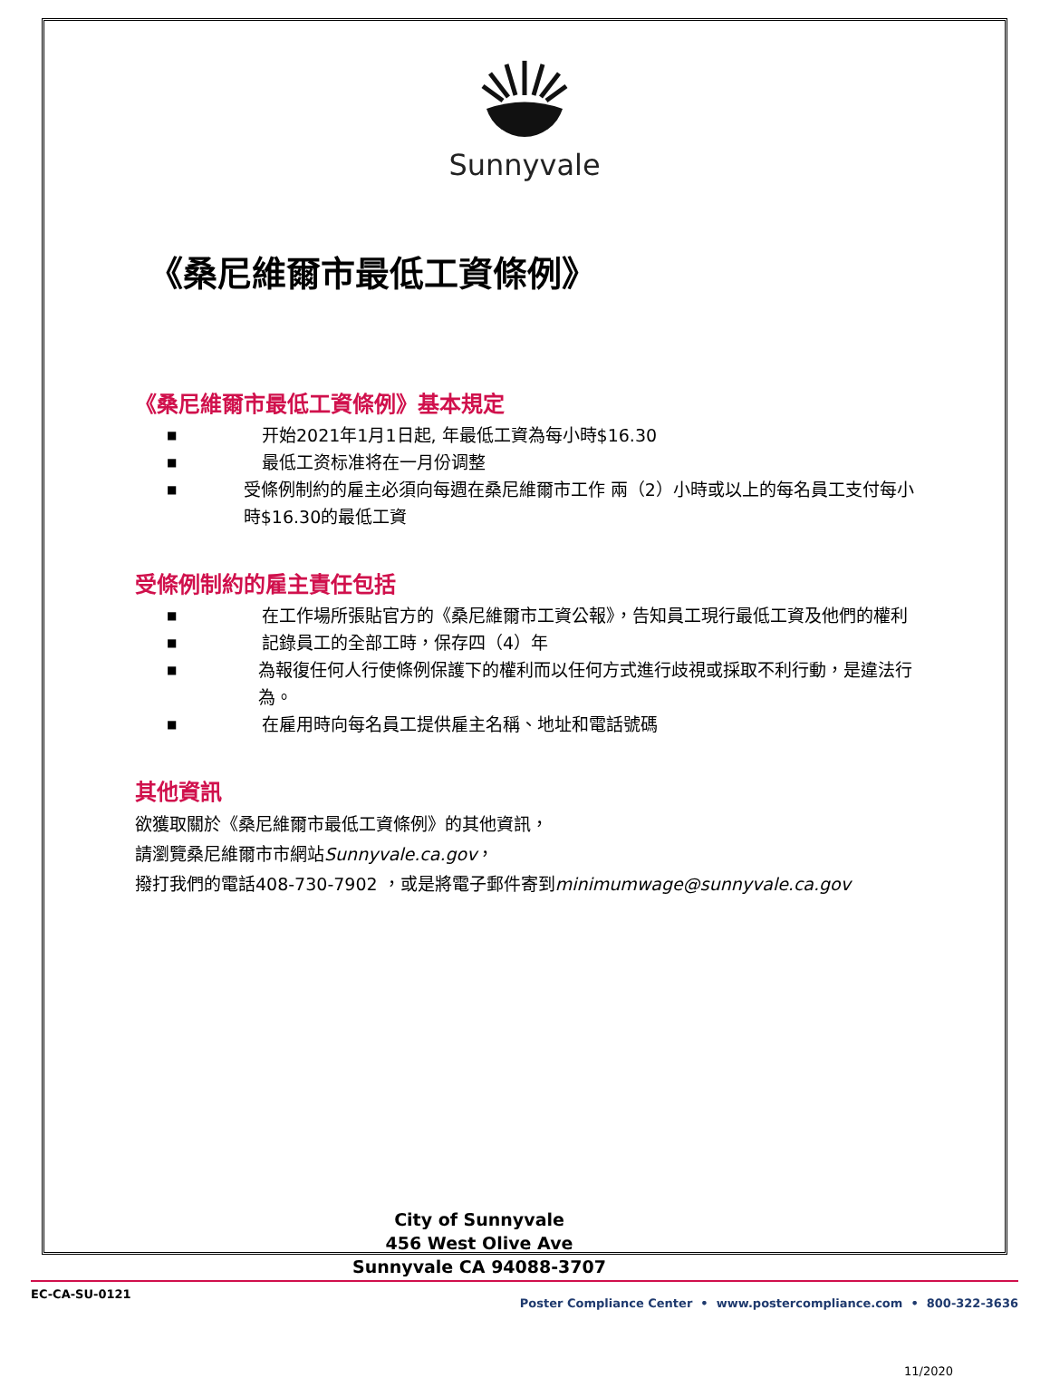Sunnyvale
《桑尼維爾市最低工資條例》
《桑尼維爾市最低工資條例》基本規定
■ 开始2021年1月1日起, 年最低工資為每小時$16.30
■ 最低工资标准将在一月份调整
■ 受條例制約的雇主必須向每週在桑尼維爾市工作 兩（2）小時或以上的每名員工支付每小時$16.30的最低工資
受條例制約的雇主責任包括
■ 在工作場所張貼官方的《桑尼維爾市工資公報》，告知員工現行最低工資及他們的權利
■ 記錄員工的全部工時，保存四（4）年
■ 為報復任何人行使條例保護下的權利而以任何方式進行歧視或採取不利行動，是違法行為。
■ 在雇用時向每名員工提供雇主名稱、地址和電話號碼
其他資訊
欲獲取關於《桑尼維爾市最低工資條例》的其他資訊，
請瀏覽桑尼維爾市市網站Sunnyvale.ca.gov，
撥打我們的電話408-730-7902 ，或是將電子郵件寄到minimumwage@sunnyvale.ca.gov
City of Sunnyvale
456 West Olive Ave
Sunnyvale CA 94088-3707
11/2020
EC-CA-SU-0121 Poster Compliance Center • www.postercompliance.com • 800-322-3636